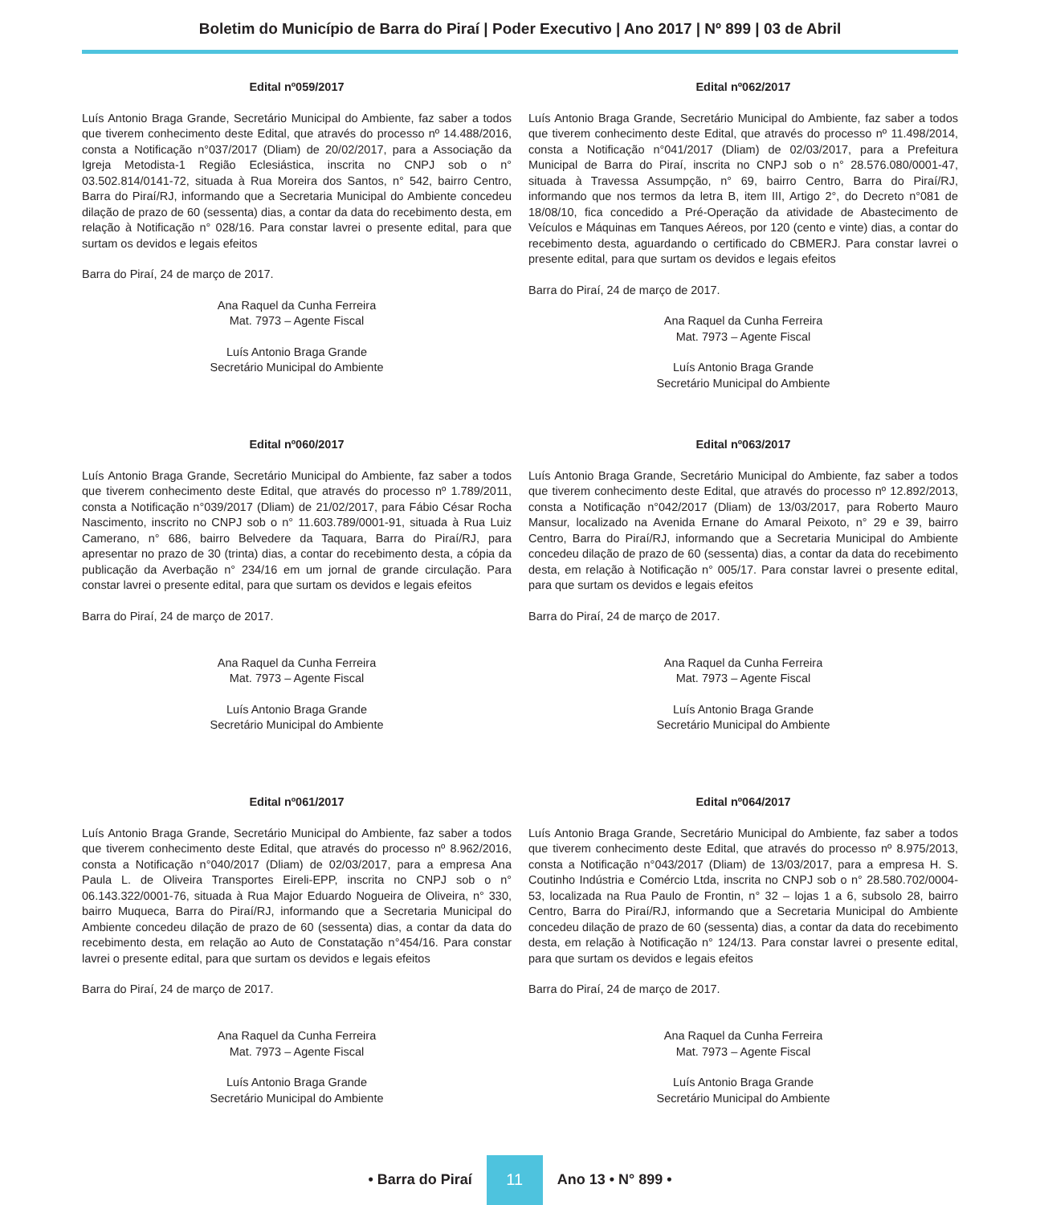Boletim do Município de Barra do Piraí | Poder Executivo | Ano 2017 | Nº 899 | 03 de Abril
Edital nº059/2017
Luís Antonio Braga Grande, Secretário Municipal do Ambiente, faz saber a todos que tiverem conhecimento deste Edital, que através do processo nº 14.488/2016, consta a Notificação n°037/2017 (Dliam) de 20/02/2017, para a Associação da Igreja Metodista-1 Região Eclesiástica, inscrita no CNPJ sob o n° 03.502.814/0141-72, situada à Rua Moreira dos Santos, n° 542, bairro Centro, Barra do Piraí/RJ, informando que a Secretaria Municipal do Ambiente concedeu dilação de prazo de 60 (sessenta) dias, a contar da data do recebimento desta, em relação à Notificação n° 028/16. Para constar lavrei o presente edital, para que surtam os devidos e legais efeitos
Barra do Piraí, 24 de março de 2017.
Ana Raquel da Cunha Ferreira
Mat. 7973 – Agente Fiscal
Luís Antonio Braga Grande
Secretário Municipal do Ambiente
Edital nº060/2017
Luís Antonio Braga Grande, Secretário Municipal do Ambiente, faz saber a todos que tiverem conhecimento deste Edital, que através do processo nº 1.789/2011, consta a Notificação n°039/2017 (Dliam) de 21/02/2017, para Fábio César Rocha Nascimento, inscrito no CNPJ sob o n° 11.603.789/0001-91, situada à Rua Luiz Camerano, n° 686, bairro Belvedere da Taquara, Barra do Piraí/RJ, para apresentar no prazo de 30 (trinta) dias, a contar do recebimento desta, a cópia da publicação da Averbação n° 234/16 em um jornal de grande circulação. Para constar lavrei o presente edital, para que surtam os devidos e legais efeitos
Barra do Piraí, 24 de março de 2017.
Ana Raquel da Cunha Ferreira
Mat. 7973 – Agente Fiscal
Luís Antonio Braga Grande
Secretário Municipal do Ambiente
Edital nº061/2017
Luís Antonio Braga Grande, Secretário Municipal do Ambiente, faz saber a todos que tiverem conhecimento deste Edital, que através do processo nº 8.962/2016, consta a Notificação n°040/2017 (Dliam) de 02/03/2017, para a empresa Ana Paula L. de Oliveira Transportes Eireli-EPP, inscrita no CNPJ sob o n° 06.143.322/0001-76, situada à Rua Major Eduardo Nogueira de Oliveira, n° 330, bairro Muqueca, Barra do Piraí/RJ, informando que a Secretaria Municipal do Ambiente concedeu dilação de prazo de 60 (sessenta) dias, a contar da data do recebimento desta, em relação ao Auto de Constatação n°454/16. Para constar lavrei o presente edital, para que surtam os devidos e legais efeitos
Barra do Piraí, 24 de março de 2017.
Ana Raquel da Cunha Ferreira
Mat. 7973 – Agente Fiscal
Luís Antonio Braga Grande
Secretário Municipal do Ambiente
Edital nº062/2017
Luís Antonio Braga Grande, Secretário Municipal do Ambiente, faz saber a todos que tiverem conhecimento deste Edital, que através do processo nº 11.498/2014, consta a Notificação n°041/2017 (Dliam) de 02/03/2017, para a Prefeitura Municipal de Barra do Piraí, inscrita no CNPJ sob o n° 28.576.080/0001-47, situada à Travessa Assumpção, n° 69, bairro Centro, Barra do Piraí/RJ, informando que nos termos da letra B, item III, Artigo 2°, do Decreto n°081 de 18/08/10, fica concedido a Pré-Operação da atividade de Abastecimento de Veículos e Máquinas em Tanques Aéreos, por 120 (cento e vinte) dias, a contar do recebimento desta, aguardando o certificado do CBMERJ. Para constar lavrei o presente edital, para que surtam os devidos e legais efeitos
Barra do Piraí, 24 de março de 2017.
Ana Raquel da Cunha Ferreira
Mat. 7973 – Agente Fiscal
Luís Antonio Braga Grande
Secretário Municipal do Ambiente
Edital nº063/2017
Luís Antonio Braga Grande, Secretário Municipal do Ambiente, faz saber a todos que tiverem conhecimento deste Edital, que através do processo nº 12.892/2013, consta a Notificação n°042/2017 (Dliam) de 13/03/2017, para Roberto Mauro Mansur, localizado na Avenida Ernane do Amaral Peixoto, n° 29 e 39, bairro Centro, Barra do Piraí/RJ, informando que a Secretaria Municipal do Ambiente concedeu dilação de prazo de 60 (sessenta) dias, a contar da data do recebimento desta, em relação à Notificação n° 005/17. Para constar lavrei o presente edital, para que surtam os devidos e legais efeitos
Barra do Piraí, 24 de março de 2017.
Ana Raquel da Cunha Ferreira
Mat. 7973 – Agente Fiscal
Luís Antonio Braga Grande
Secretário Municipal do Ambiente
Edital nº064/2017
Luís Antonio Braga Grande, Secretário Municipal do Ambiente, faz saber a todos que tiverem conhecimento deste Edital, que através do processo nº 8.975/2013, consta a Notificação n°043/2017 (Dliam) de 13/03/2017, para a empresa H. S. Coutinho Indústria e Comércio Ltda, inscrita no CNPJ sob o n° 28.580.702/0004-53, localizada na Rua Paulo de Frontin, n° 32 – lojas 1 a 6, subsolo 28, bairro Centro, Barra do Piraí/RJ, informando que a Secretaria Municipal do Ambiente concedeu dilação de prazo de 60 (sessenta) dias, a contar da data do recebimento desta, em relação à Notificação n° 124/13. Para constar lavrei o presente edital, para que surtam os devidos e legais efeitos
Barra do Piraí, 24 de março de 2017.
Ana Raquel da Cunha Ferreira
Mat. 7973 – Agente Fiscal
Luís Antonio Braga Grande
Secretário Municipal do Ambiente
• Barra do Piraí 11 Ano 13 • N° 899 •